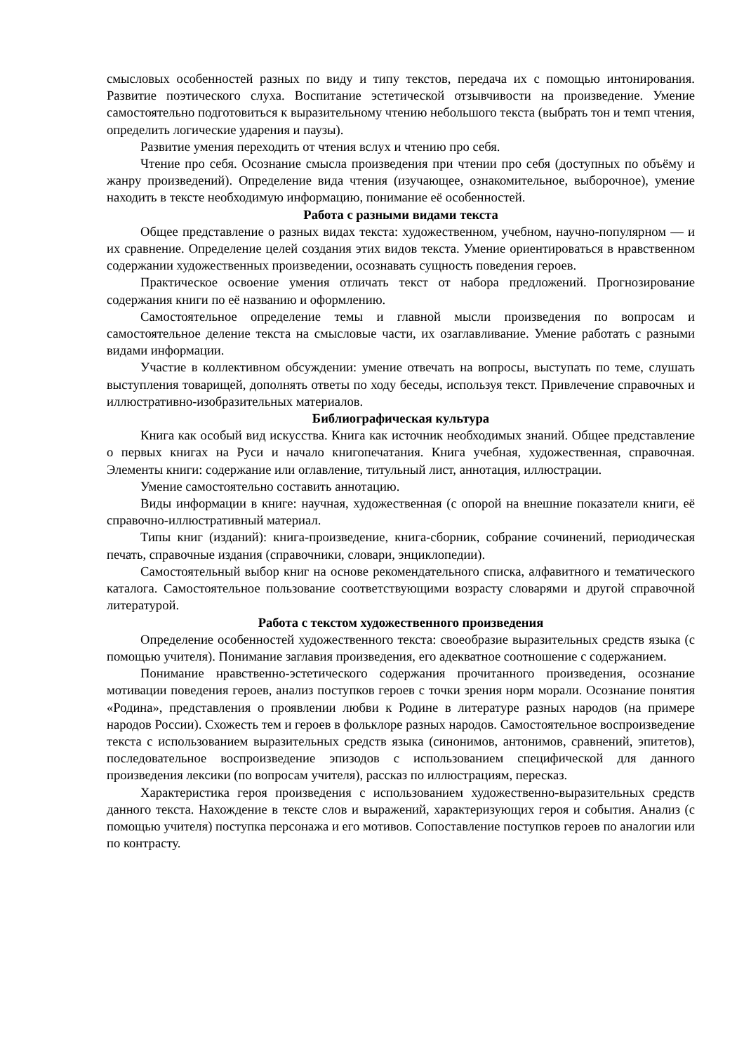смысловых особенностей разных по виду и типу текстов, передача их с помощью интонирования. Развитие поэтического слуха. Воспитание эстетической отзывчивости на произведение. Умение самостоятельно подготовиться к выразительному чтению небольшого текста (выбрать тон и темп чтения, определить логические ударения и паузы).
Развитие умения переходить от чтения вслух и чтению про себя.
Чтение про себя. Осознание смысла произведения при чтении про себя (доступных по объёму и жанру произведений). Определение вида чтения (изучающее, ознакомительное, выборочное), умение находить в тексте необходимую информацию, понимание её особенностей.
Работа с разными видами текста
Общее представление о разных видах текста: художественном, учебном, научно-популярном — и их сравнение. Определение целей создания этих видов текста. Умение ориентироваться в нравственном содержании художественных произведении, осознавать сущность поведения героев.
Практическое освоение умения отличать текст от набора предложений. Прогнозирование содержания книги по её названию и оформлению.
Самостоятельное определение темы и главной мысли произведения по вопросам и самостоятельное деление текста на смысловые части, их озаглавливание. Умение работать с разными видами информации.
Участие в коллективном обсуждении: умение отвечать на вопросы, выступать по теме, слушать выступления товарищей, дополнять ответы по ходу беседы, используя текст. Привлечение справочных и иллюстративно-изобразительных материалов.
Библиографическая культура
Книга как особый вид искусства. Книга как источник необходимых знаний. Общее представление о первых книгах на Руси и начало книгопечатания. Книга учебная, художественная, справочная. Элементы книги: содержание или оглавление, титульный лист, аннотация, иллюстрации.
Умение самостоятельно составить аннотацию.
Виды информации в книге: научная, художественная (с опорой на внешние показатели книги, её справочно-иллюстративный материал.
Типы книг (изданий): книга-произведение, книга-сборник, собрание сочинений, периодическая печать, справочные издания (справочники, словари, энциклопедии).
Самостоятельный выбор книг на основе рекомендательного списка, алфавитного и тематического каталога. Самостоятельное пользование соответствующими возрасту словарями и другой справочной литературой.
Работа с текстом художественного произведения
Определение особенностей художественного текста: своеобразие выразительных средств языка (с помощью учителя). Понимание заглавия произведения, его адекватное соотношение с содержанием.
Понимание нравственно-эстетического содержания прочитанного произведения, осознание мотивации поведения героев, анализ поступков героев с точки зрения норм морали. Осознание понятия «Родина», представления о проявлении любви к Родине в литературе разных народов (на примере народов России). Схожесть тем и героев в фольклоре разных народов. Самостоятельное воспроизведение текста с использованием выразительных средств языка (синонимов, антонимов, сравнений, эпитетов), последовательное воспроизведение эпизодов с использованием специфической для данного произведения лексики (по вопросам учителя), рассказ по иллюстрациям, пересказ.
Характеристика героя произведения с использованием художественно-выразительных средств данного текста. Нахождение в тексте слов и выражений, характеризующих героя и события. Анализ (с помощью учителя) поступка персонажа и его мотивов. Сопоставление поступков героев по аналогии или по контрасту.